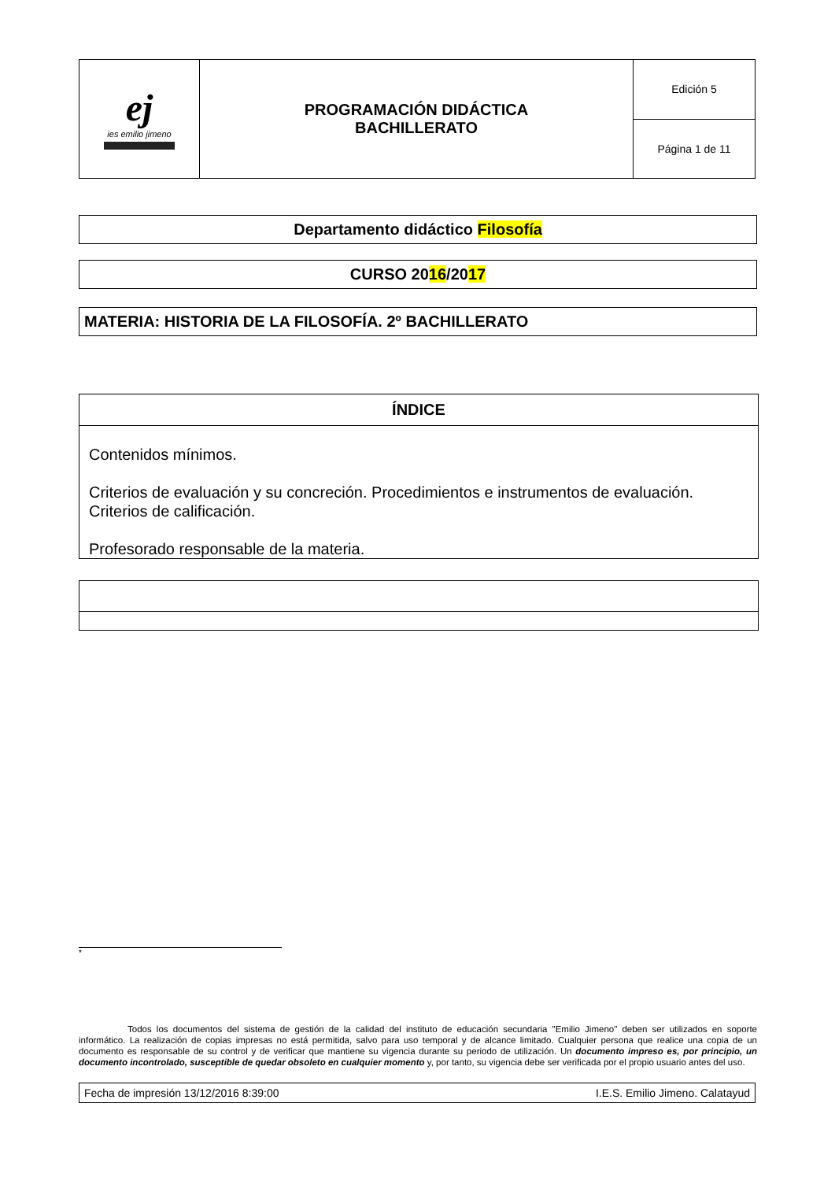| ej ies emilio jimeno | PROGRAMACIÓN DIDÁCTICA BACHILLERATO | Edición 5 |
| | | Página 1 de 11 |
Departamento didáctico Filosofía
CURSO 2016/2017
MATERIA: HISTORIA DE LA FILOSOFÍA. 2º BACHILLERATO
ÍNDICE
Contenidos mínimos.
Criterios de evaluación y su concreción. Procedimientos e instrumentos de evaluación. Criterios de calificación.
Profesorado responsable de la materia.
*
Todos los documentos del sistema de gestión de la calidad del instituto de educación secundaria "Emilio Jimeno" deben ser utilizados en soporte informático. La realización de copias impresas no está permitida, salvo para uso temporal y de alcance limitado. Cualquier persona que realice una copia de un documento es responsable de su control y de verificar que mantiene su vigencia durante su periodo de utilización. Un documento impreso es, por principio, un documento incontrolado, susceptible de quedar obsoleto en cualquier momento y, por tanto, su vigencia debe ser verificada por el propio usuario antes del uso.
Fecha de impresión 13/12/2016 8:39:00 I.E.S. Emilio Jimeno. Calatayud